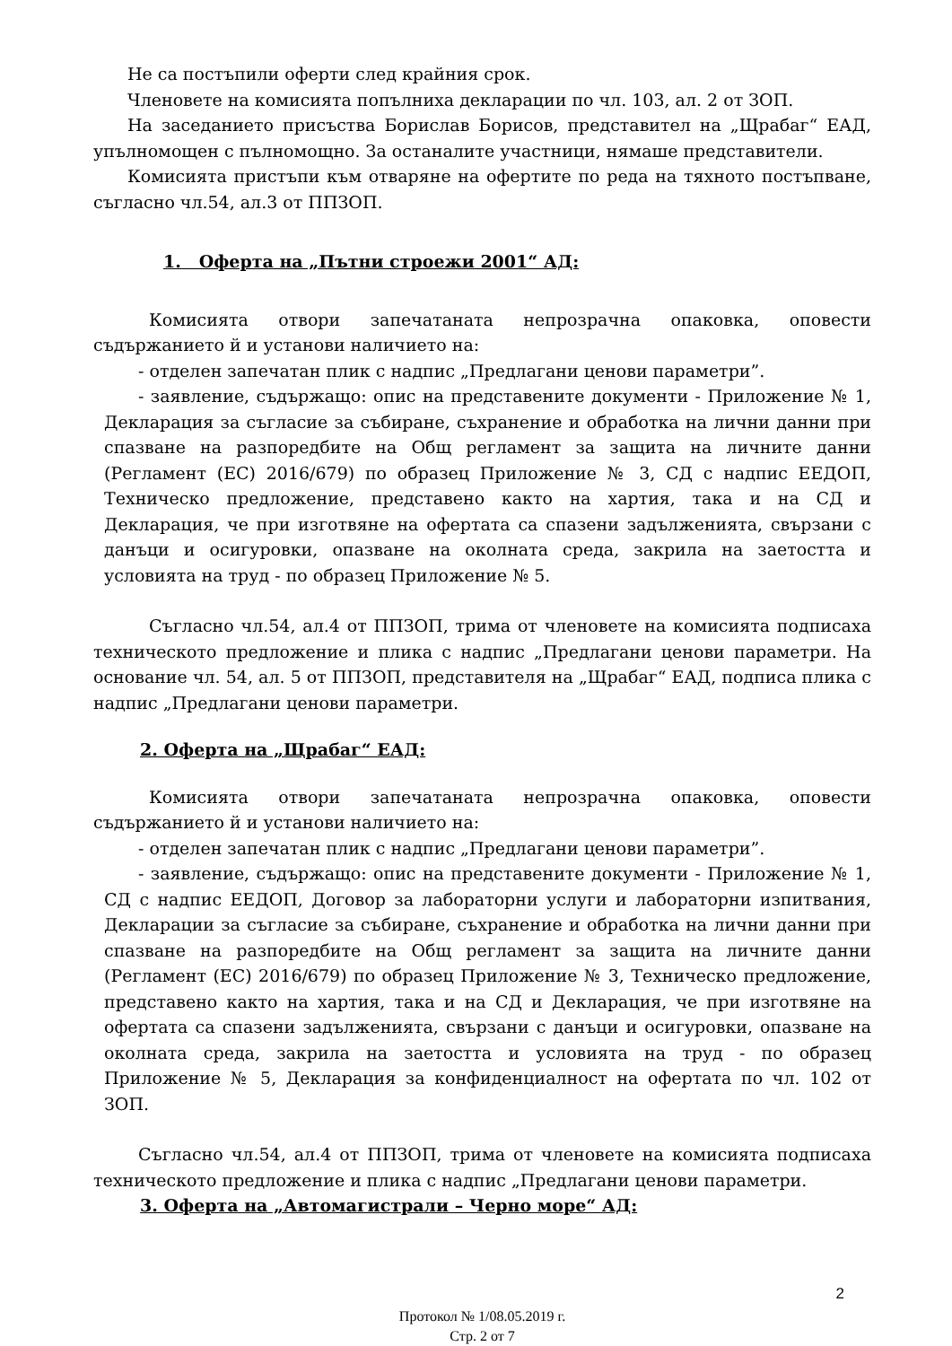Не са постъпили оферти след крайния срок.
Членовете на комисията попълниха декларации по чл. 103, ал. 2 от ЗОП.
На заседанието присъства Борислав Борисов, представител на „Щрабаг“ ЕАД, упълномощен с пълномощно. За останалите участници, нямаше представители.
Комисията пристъпи към отваряне на офертите по реда на тяхното постъпване, съгласно чл.54, ал.3 от ППЗОП.
1. Оферта на „Пътни строежи 2001“ АД:
Комисията отвори запечатаната непрозрачна опаковка, оповести съдържанието й и установи наличието на:
- отделен запечатан плик с надпис „Предлагани ценови параметри”.
- заявление, съдържащо: опис на представените документи - Приложение № 1, Декларация за съгласие за събиране, съхранение и обработка на лични данни при спазване на разпоредбите на Общ регламент за защита на личните данни (Регламент (ЕС) 2016/679) по образец Приложение № 3, СД с надпис ЕЕДОП, Техническо предложение, представено както на хартия, така и на СД и Декларация, че при изготвяне на офертата са спазени задълженията, свързани с данъци и осигуровки, опазване на околната среда, закрила на заетостта и условията на труд - по образец Приложение № 5.
Съгласно чл.54, ал.4 от ППЗОП, трима от членовете на комисията подписаха техническото предложение и плика с надпис „Предлагани ценови параметри. На основание чл. 54, ал. 5 от ППЗОП, представителя на „Щрабаг“ ЕАД, подписа плика с надпис „Предлагани ценови параметри.
2. Оферта на „Щрабаг“ ЕАД:
Комисията отвори запечатаната непрозрачна опаковка, оповести съдържанието й и установи наличието на:
- отделен запечатан плик с надпис „Предлагани ценови параметри”.
- заявление, съдържащо: опис на представените документи - Приложение № 1, СД с надпис ЕЕДОП, Договор за лабораторни услуги и лабораторни изпитвания, Декларации за съгласие за събиране, съхранение и обработка на лични данни при спазване на разпоредбите на Общ регламент за защита на личните данни (Регламент (ЕС) 2016/679) по образец Приложение № 3, Техническо предложение, представено както на хартия, така и на СД и Декларация, че при изготвяне на офертата са спазени задълженията, свързани с данъци и осигуровки, опазване на околната среда, закрила на заетостта и условията на труд - по образец Приложение № 5, Декларация за конфиденциалност на офертата по чл. 102 от ЗОП.
Съгласно чл.54, ал.4 от ППЗОП, трима от членовете на комисията подписаха техническото предложение и плика с надпис „Предлагани ценови параметри.
3. Оферта на „Автомагистрали – Черно море“ АД:
2
Протокол № 1/08.05.2019 г.
Стр. 2 от 7